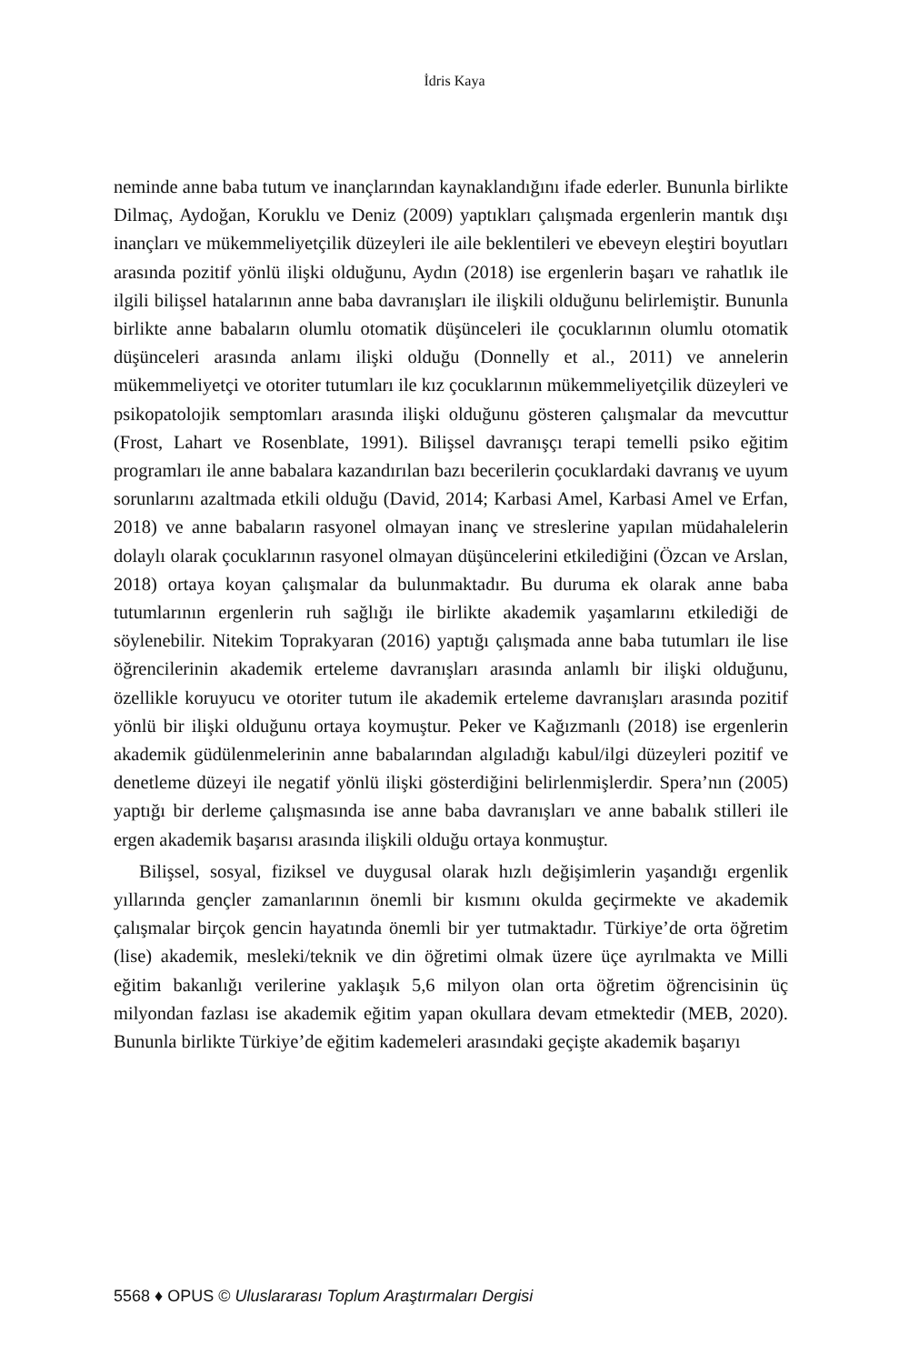İdris Kaya
neminde anne baba tutum ve inançlarından kaynaklandığını ifade ederler. Bununla birlikte Dilmaç, Aydoğan, Koruklu ve Deniz (2009) yaptıkları çalışmada ergenlerin mantık dışı inançları ve mükemmeliyetçilik düzeyleri ile aile beklentileri ve ebeveyn eleştiri boyutları arasında pozitif yönlü ilişki olduğunu, Aydın (2018) ise ergenlerin başarı ve rahatlık ile ilgili bilişsel hatalarının anne baba davranışları ile ilişkili olduğunu belirlemiştir. Bununla birlikte anne babaların olumlu otomatik düşünceleri ile çocuklarının olumlu otomatik düşünceleri arasında anlamı ilişki olduğu (Donnelly et al., 2011) ve annelerin mükemmeliyetçi ve otoriter tutumları ile kız çocuklarının mükemmeliyetçilik düzeyleri ve psikopatolojik semptomları arasında ilişki olduğunu gösteren çalışmalar da mevcuttur (Frost, Lahart ve Rosenblate, 1991). Bilişsel davranışçı terapi temelli psiko eğitim programları ile anne babalara kazandırılan bazı becerilerin çocuklardaki davranış ve uyum sorunlarını azaltmada etkili olduğu (David, 2014; Karbasi Amel, Karbasi Amel ve Erfan, 2018) ve anne babaların rasyonel olmayan inanç ve streslerine yapılan müdahalelerin dolaylı olarak çocuklarının rasyonel olmayan düşüncelerini etkilediğini (Özcan ve Arslan, 2018) ortaya koyan çalışmalar da bulunmaktadır. Bu duruma ek olarak anne baba tutumlarının ergenlerin ruh sağlığı ile birlikte akademik yaşamlarını etkilediği de söylenebilir. Nitekim Toprakyaran (2016) yaptığı çalışmada anne baba tutumları ile lise öğrencilerinin akademik erteleme davranışları arasında anlamlı bir ilişki olduğunu, özellikle koruyucu ve otoriter tutum ile akademik erteleme davranışları arasında pozitif yönlü bir ilişki olduğunu ortaya koymuştur. Peker ve Kağızmanlı (2018) ise ergenlerin akademik güdülenmelerinin anne babalarından algıladığı kabul/ilgi düzeyleri pozitif ve denetleme düzeyi ile negatif yönlü ilişki gösterdiğini belirlenmişlerdir. Spera’nın (2005) yaptığı bir derleme çalışmasında ise anne baba davranışları ve anne babalık stilleri ile ergen akademik başarısı arasında ilişkili olduğu ortaya konmuştur.
Bilişsel, sosyal, fiziksel ve duygusal olarak hızlı değişimlerin yaşandığı ergenlik yıllarında gençler zamanlarının önemli bir kısmını okulda geçirmekte ve akademik çalışmalar birçok gencin hayatında önemli bir yer tutmaktadır. Türkiye’de orta öğretim (lise) akademik, mesleki/teknik ve din öğretimi olmak üzere üçe ayrılmakta ve Milli eğitim bakanlığı verilerine yaklaşık 5,6 milyon olan orta öğretim öğrencisinin üç milyondan fazlası ise akademik eğitim yapan okullara devam etmektedir (MEB, 2020). Bununla birlikte Türkiye’de eğitim kademeleri arasındaki geçişte akademik başarıyı
5568 ♦ OPUS © Uluslararası Toplum Araştırmaları Dergisi